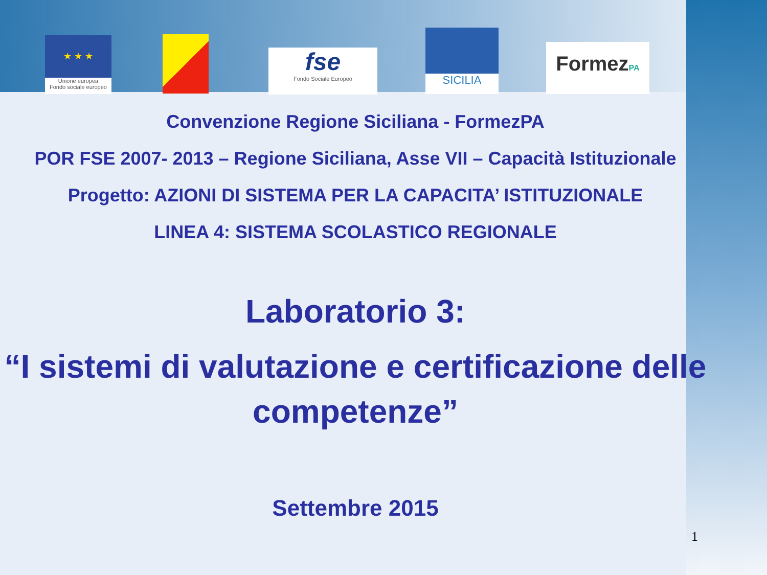★ ★ ★
Unione europea
Fondo sociale europeo
fse
Fondo Sociale Europeo
SICILIA
FormezPA
Convenzione Regione Siciliana - FormezPA
POR FSE 2007- 2013 – Regione Siciliana, Asse VII – Capacità Istituzionale
Progetto: AZIONI DI SISTEMA PER LA CAPACITA’ ISTITUZIONALE
LINEA 4: SISTEMA SCOLASTICO REGIONALE
Laboratorio 3:
“I sistemi di valutazione e certificazione delle competenze”
Settembre 2015
1